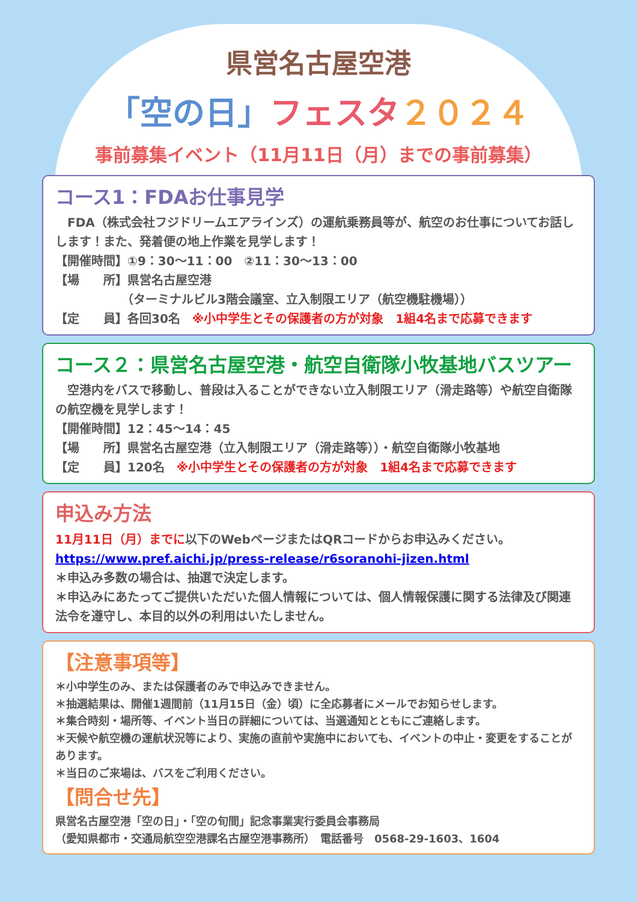県営名古屋空港
「空の日」フェスタ ２０２４
事前募集イベント（11月11日（月）までの事前募集）
コース1：FDAお仕事見学
　FDA（株式会社フジドリームエアラインズ）の運航乗務員等が、航空のお仕事についてお話しします！また、発着便の地上作業を見学します！
【開催時間】①9：30～11：00　②11：30～13：00
【場　　所】県営名古屋空港
　　　　　　（ターミナルビル3階会議室、立入制限エリア（航空機駐機場））
【定　　員】各回30名　※小中学生とその保護者の方が対象　1組4名まで応募できます
コース２：県営名古屋空港・航空自衛隊小牧基地バスツアー
　空港内をバスで移動し、普段は入ることができない立入制限エリア（滑走路等）や航空自衛隊の航空機を見学します！
【開催時間】12：45～14：45
【場　　所】県営名古屋空港（立入制限エリア（滑走路等））・航空自衛隊小牧基地
【定　　員】120名　※小中学生とその保護者の方が対象　1組4名まで応募できます
申込み方法
11月11日（月）までに以下のWebページまたはQRコードからお申込みください。
https://www.pref.aichi.jp/press-release/r6soranohi-jizen.html
＊申込み多数の場合は、抽選で決定します。
＊申込みにあたってご提供いただいた個人情報については、個人情報保護に関する法律及び関連法令を遵守し、本目的以外の利用はいたしません。
【注意事項等】
＊小中学生のみ、または保護者のみで申込みできません。
＊抽選結果は、開催1週間前（11月15日（金）頃）に全応募者にメールでお知らせします。
＊集合時刻・場所等、イベント当日の詳細については、当選通知とともにご連絡します。
＊天候や航空機の運航状況等により、実施の直前や実施中においても、イベントの中止・変更をすることがあります。
＊当日のご来場は、バスをご利用ください。
【問合せ先】
県営名古屋空港「空の日」・「空の旬間」記念事業実行委員会事務局
（愛知県都市・交通局航空空港課名古屋空港事務所）　電話番号　0568-29-1603、1604